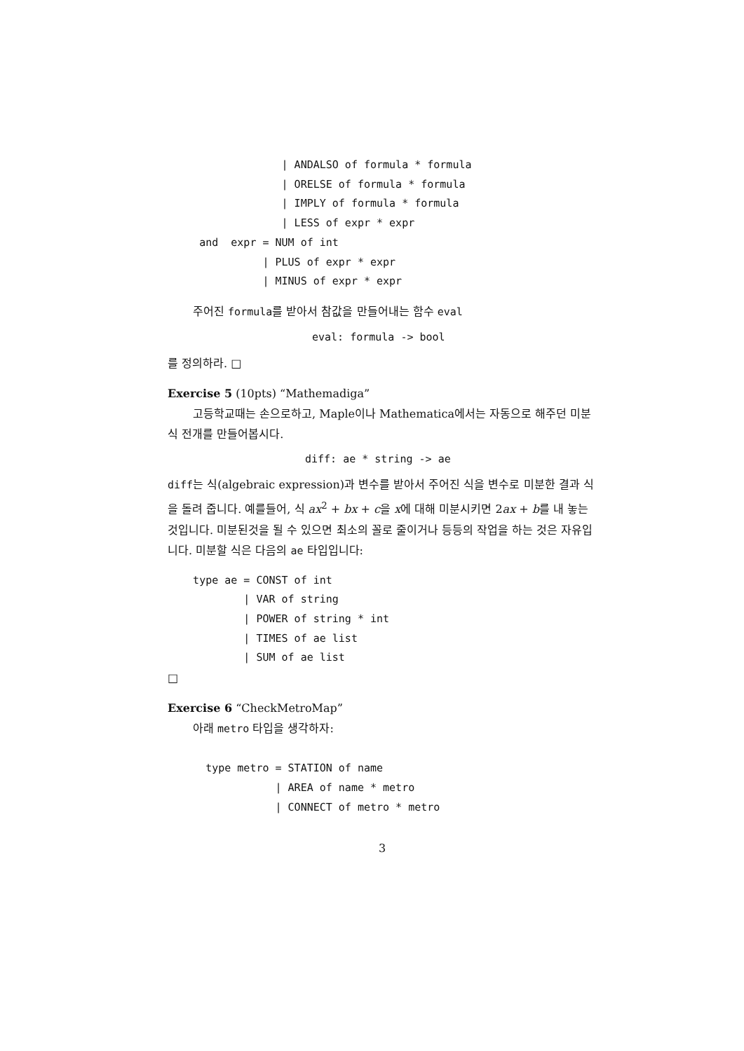| ANDALSO of formula * formula
                  | ORELSE of formula * formula
                  | IMPLY of formula * formula
                  | LESS of expr * expr
     and  expr = NUM of int
               | PLUS of expr * expr
               | MINUS of expr * expr
주어진 formula를 받아서 참값을 만들어내는 함수 eval
eval: formula -> bool
를 정의하라. □
Exercise 5 (10pts) “Mathemadiga”
고등학교때는 손으로하고, Maple이나 Mathematica에서는 자동으로 해주던 미분식 전개를 만들어봅시다.
diff: ae * string -> ae
diff는 식(algebraic expression)과 변수를 받아서 주어진 식을 변수로 미분한 결과 식을 돌려 줍니다. 예를들어, 식 ax<sup>2</sup> + bx + c을 x에 대해 미분시키면 2ax + b를 내 놓는 것입니다. 미분된것을 될 수 있으면 최소의 꼴로 줄이거나 등등의 작업을 하는 것은 자유입니다. 미분할 식은 다음의 ae 타입입니다:
    type ae = CONST of int
            | VAR of string
            | POWER of string * int
            | TIMES of ae list
            | SUM of ae list
□
Exercise 6 “CheckMetroMap”
아래 metro 타입을 생각하자:
      type metro = STATION of name
                 | AREA of name * metro
                 | CONNECT of metro * metro
3